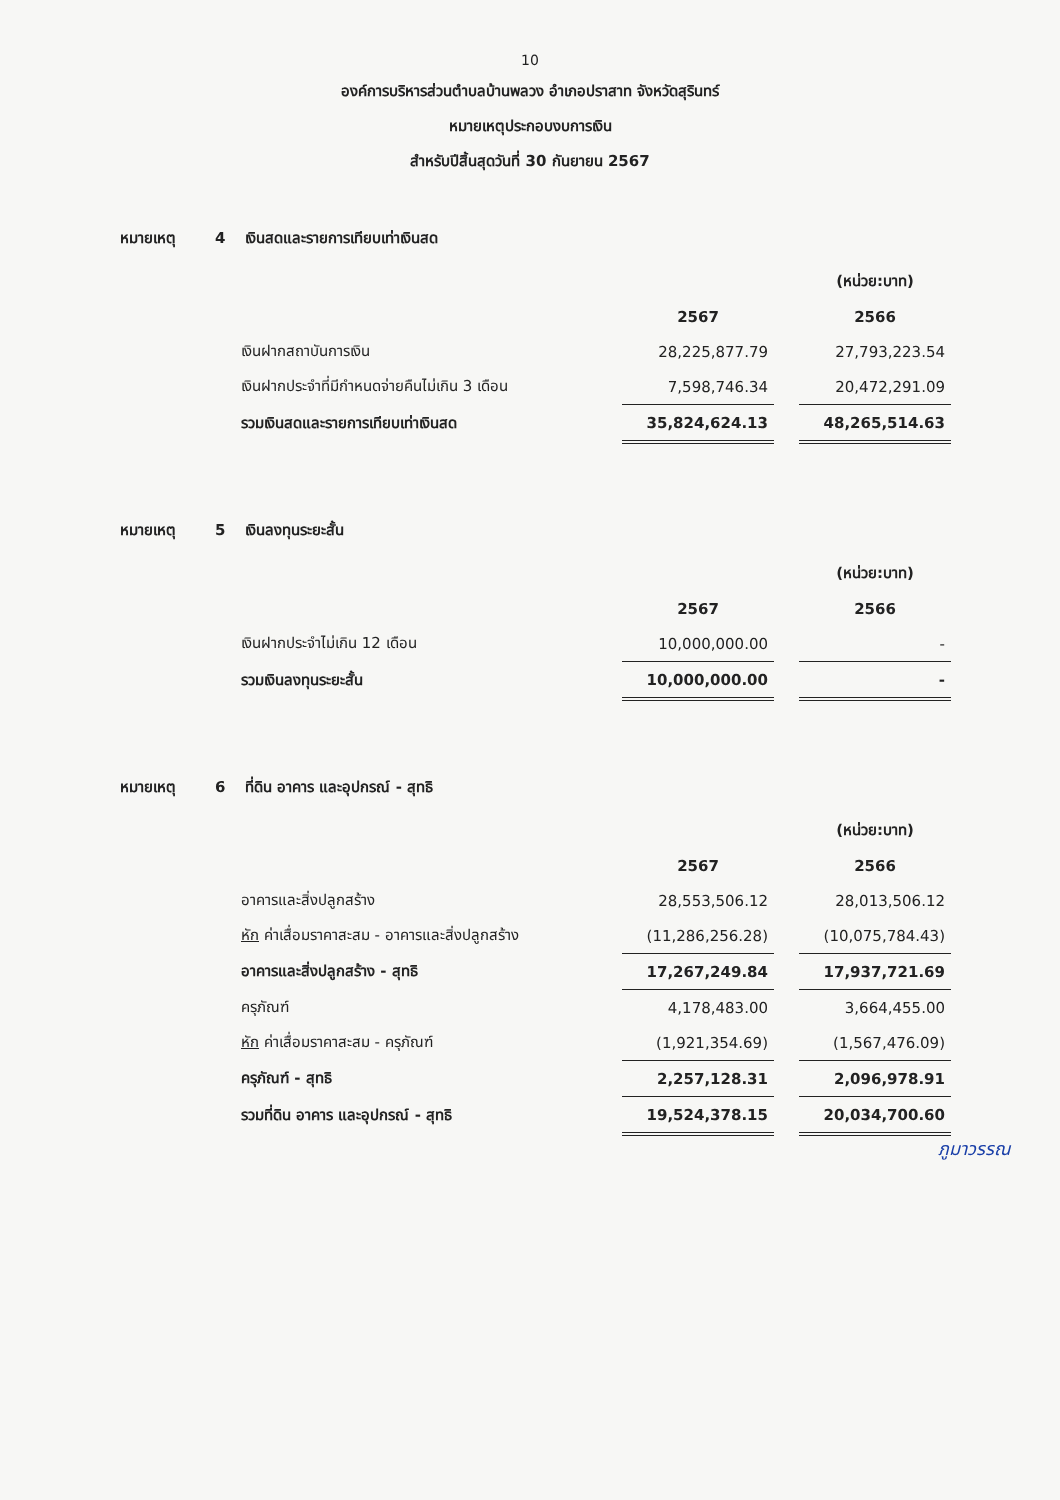10
องค์การบริหารส่วนตำบลบ้านพลวง อำเภอปราสาท จังหวัดสุรินทร์
หมายเหตุประกอบงบการเงิน
สำหรับปีสิ้นสุดวันที่ 30 กันยายน 2567
หมายเหตุ 4 เงินสดและรายการเทียบเท่าเงินสด
| | | | (หน่วย:บาท) |
| | 2567 | | 2566 |
| เงินฝากสถาบันการเงิน | 28,225,877.79 | | 27,793,223.54 |
| เงินฝากประจำที่มีกำหนดจ่ายคืนไม่เกิน 3 เดือน | 7,598,746.34 | | 20,472,291.09 |
| รวมเงินสดและรายการเทียบเท่าเงินสด | 35,824,624.13 | | 48,265,514.63 |
หมายเหตุ 5 เงินลงทุนระยะสั้น
| | | | (หน่วย:บาท) |
| | 2567 | | 2566 |
| เงินฝากประจำไม่เกิน 12 เดือน | 10,000,000.00 | | - |
| รวมเงินลงทุนระยะสั้น | 10,000,000.00 | | - |
หมายเหตุ 6 ที่ดิน อาคาร และอุปกรณ์ - สุทธิ
| | | | (หน่วย:บาท) |
| | 2567 | | 2566 |
| อาคารและสิ่งปลูกสร้าง | 28,553,506.12 | | 28,013,506.12 |
| หัก ค่าเสื่อมราคาสะสม - อาคารและสิ่งปลูกสร้าง | (11,286,256.28) | | (10,075,784.43) |
| อาคารและสิ่งปลูกสร้าง - สุทธิ | 17,267,249.84 | | 17,937,721.69 |
| ครุภัณฑ์ | 4,178,483.00 | | 3,664,455.00 |
| หัก ค่าเสื่อมราคาสะสม - ครุภัณฑ์ | (1,921,354.69) | | (1,567,476.09) |
| ครุภัณฑ์ - สุทธิ | 2,257,128.31 | | 2,096,978.91 |
| รวมที่ดิน อาคาร และอุปกรณ์ - สุทธิ | 19,524,378.15 | | 20,034,700.60 |
ภูมาวรรณ